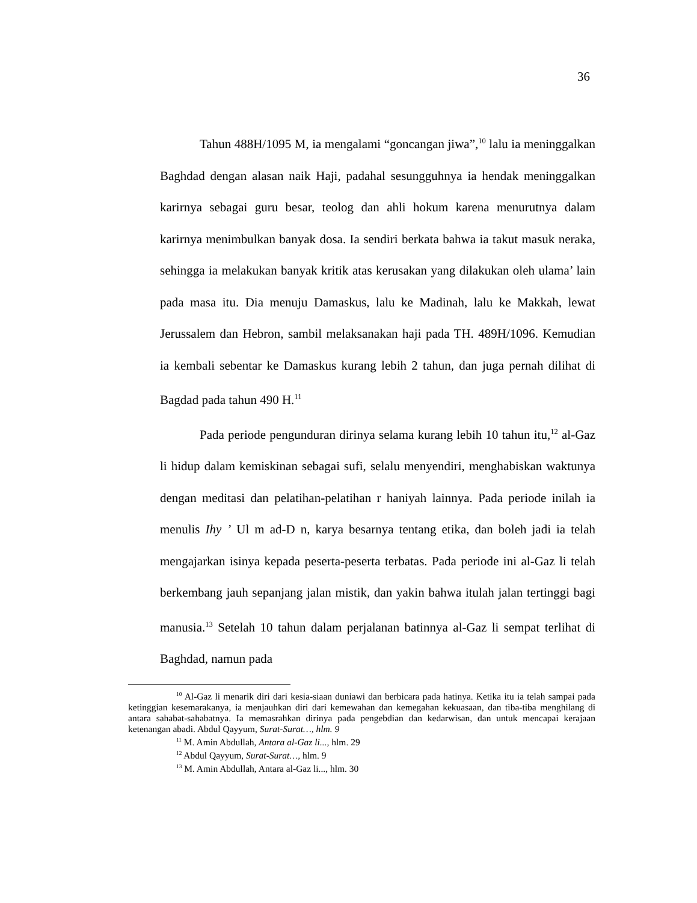36
Tahun 488H/1095 M, ia mengalami “goncangan jiwa”,<sup>10</sup> lalu ia meninggalkan Baghdad dengan alasan naik Haji, padahal sesungguhnya ia hendak meninggalkan karirnya sebagai guru besar, teolog dan ahli hokum karena menurutnya dalam karirnya menimbulkan banyak dosa. Ia sendiri berkata bahwa ia takut masuk neraka, sehingga ia melakukan banyak kritik atas kerusakan yang dilakukan oleh ulama’ lain pada masa itu. Dia menuju Damaskus, lalu ke Madinah, lalu ke Makkah, lewat Jerussalem dan Hebron, sambil melaksanakan haji pada TH. 489H/1096. Kemudian ia kembali sebentar ke Damaskus kurang lebih 2 tahun, dan juga pernah dilihat di Bagdad pada tahun 490 H.<sup>11</sup>
Pada periode pengunduran dirinya selama kurang lebih 10 tahun itu,<sup>12</sup> al-Gaz li hidup dalam kemiskinan sebagai sufi, selalu menyendiri, menghabiskan waktunya dengan meditasi dan pelatihan-pelatihan r haniyah lainnya. Pada periode inilah ia menulis Ihy ’ Ul m ad-D n, karya besarnya tentang etika, dan boleh jadi ia telah mengajarkan isinya kepada peserta-peserta terbatas. Pada periode ini al-Gaz li telah berkembang jauh sepanjang jalan mistik, dan yakin bahwa itulah jalan tertinggi bagi manusia.<sup>13</sup> Setelah 10 tahun dalam perjalanan batinnya al-Gaz li sempat terlihat di Baghdad, namun pada
<sup>10</sup> Al-Gaz li menarik diri dari kesia-siaan duniawi dan berbicara pada hatinya. Ketika itu ia telah sampai pada ketinggian kesemarakanya, ia menjauhkan diri dari kemewahan dan kemegahan kekuasaan, dan tiba-tiba menghilang di antara sahabat-sahabatnya. Ia memasrahkan dirinya pada pengebdian dan kedarwisan, dan untuk mencapai kerajaan ketenangan abadi. Abdul Qayyum, Surat-Surat…, hlm. 9
<sup>11</sup> M. Amin Abdullah, Antara al-Gaz li..., hlm. 29
<sup>12</sup> Abdul Qayyum, Surat-Surat…, hlm. 9
<sup>13</sup> M. Amin Abdullah, Antara al-Gaz li..., hlm. 30